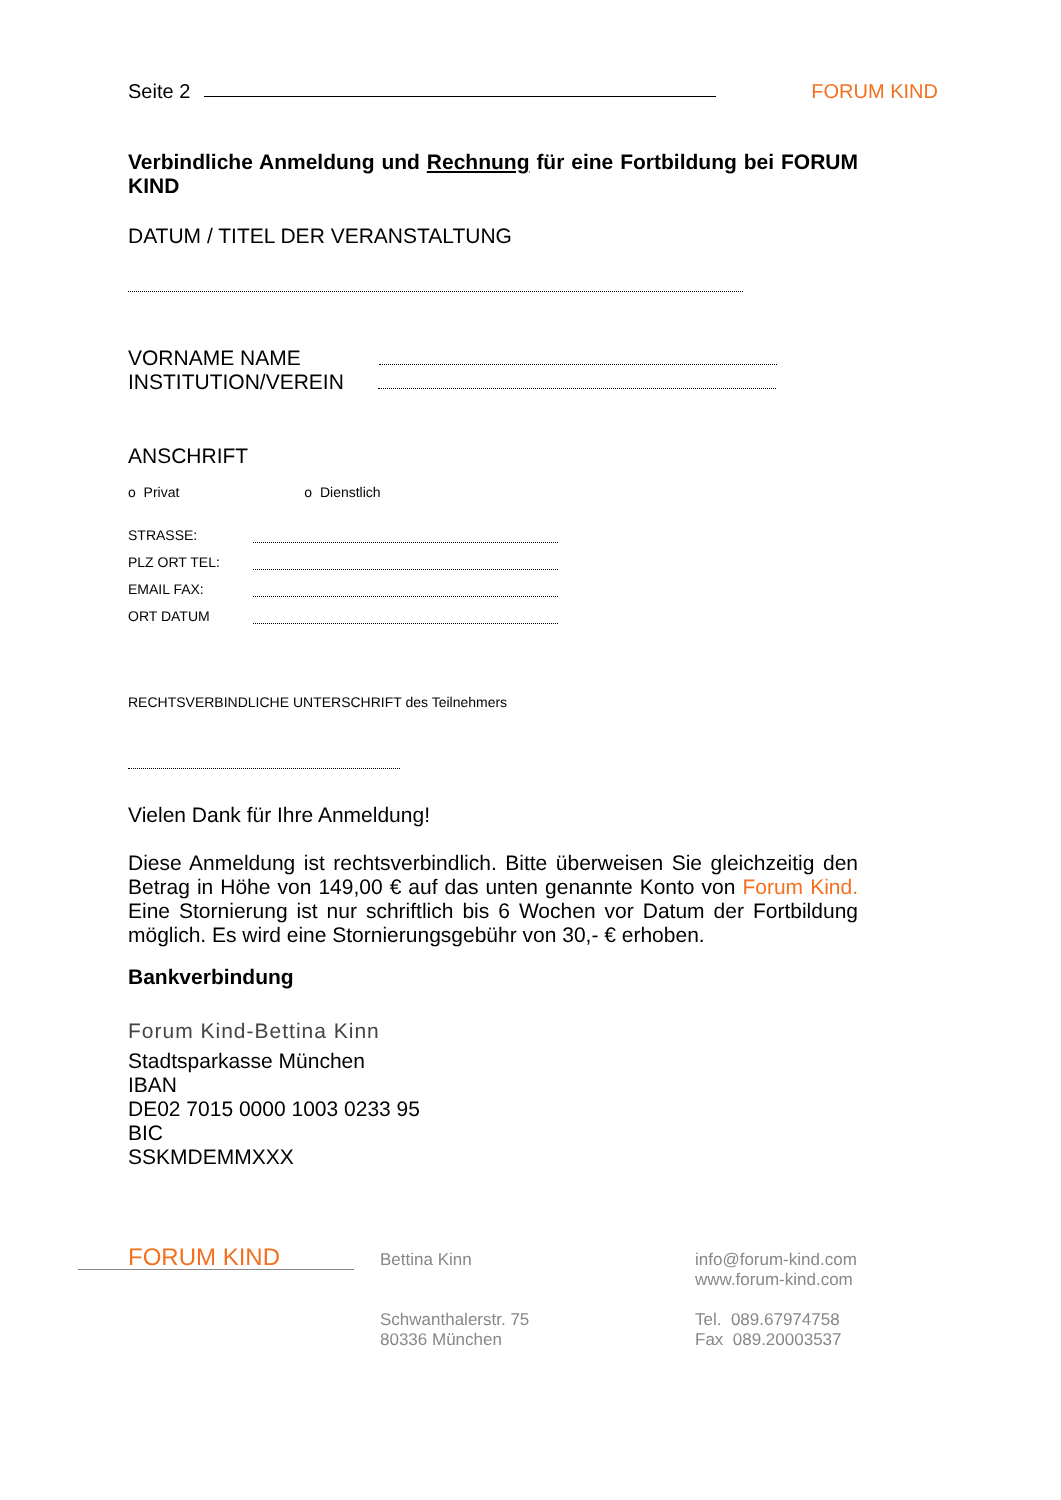Seite 2 FORUM KIND
Verbindliche Anmeldung und Rechnung für eine Fortbildung bei FORUM KIND
DATUM / TITEL DER VERANSTALTUNG
VORNAME NAME
INSTITUTION/VEREIN
ANSCHRIFT
o Privat o Dienstlich
STRASSE:
PLZ ORT TEL:
EMAIL FAX:
ORT DATUM
RECHTSVERBINDLICHE UNTERSCHRIFT des Teilnehmers
Vielen Dank für Ihre Anmeldung!
Diese Anmeldung ist rechtsverbindlich. Bitte überweisen Sie gleichzeitig den Betrag in Höhe von 149,00 € auf das unten genannte Konto von Forum Kind. Eine Stornierung ist nur schriftlich bis 6 Wochen vor Datum der Fortbildung möglich. Es wird eine Stornierungsgebühr von 30,- € erhoben.
Bankverbindung
Forum Kind-Bettina Kinn
Stadtsparkasse München
IBAN
DE02 7015 0000 1003 0233 95
BIC
SSKMDEMMXXX
FORUM KIND
Bettina Kinn
Schwanthalerstr. 75
80336 München
info@forum-kind.com
www.forum-kind.com
Tel. 089.67974758
Fax 089.20003537